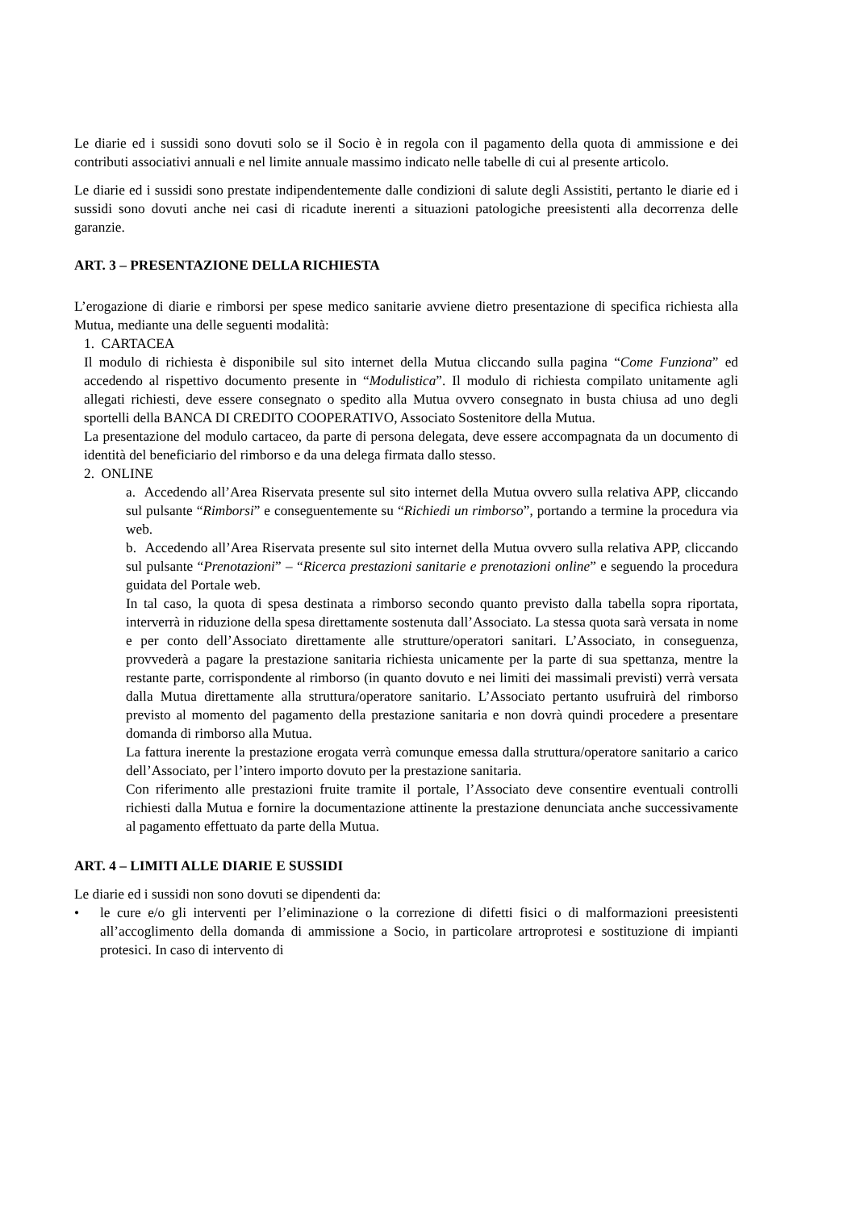Le diarie ed i sussidi sono dovuti solo se il Socio è in regola con il pagamento della quota di ammissione e dei contributi associativi annuali e nel limite annuale massimo indicato nelle tabelle di cui al presente articolo.
Le diarie ed i sussidi sono prestate indipendentemente dalle condizioni di salute degli Assistiti, pertanto le diarie ed i sussidi sono dovuti anche nei casi di ricadute inerenti a situazioni patologiche preesistenti alla decorrenza delle garanzie.
ART. 3 – PRESENTAZIONE DELLA RICHIESTA
L’erogazione di diarie e rimborsi per spese medico sanitarie avviene dietro presentazione di specifica richiesta alla Mutua, mediante una delle seguenti modalità:
1. CARTACEA
Il modulo di richiesta è disponibile sul sito internet della Mutua cliccando sulla pagina “Come Funziona” ed accedendo al rispettivo documento presente in “Modulistica”. Il modulo di richiesta compilato unitamente agli allegati richiesti, deve essere consegnato o spedito alla Mutua ovvero consegnato in busta chiusa ad uno degli sportelli della BANCA DI CREDITO COOPERATIVO, Associato Sostenitore della Mutua.
La presentazione del modulo cartaceo, da parte di persona delegata, deve essere accompagnata da un documento di identità del beneficiario del rimborso e da una delega firmata dallo stesso.
2. ONLINE
a. Accedendo all’Area Riservata presente sul sito internet della Mutua ovvero sulla relativa APP, cliccando sul pulsante “Rimborsi” e conseguentemente su “Richiedi un rimborso”, portando a termine la procedura via web.
b. Accedendo all’Area Riservata presente sul sito internet della Mutua ovvero sulla relativa APP, cliccando sul pulsante “Prenotazioni” – “Ricerca prestazioni sanitarie e prenotazioni online” e seguendo la procedura guidata del Portale web.
In tal caso, la quota di spesa destinata a rimborso secondo quanto previsto dalla tabella sopra riportata, interverrà in riduzione della spesa direttamente sostenuta dall’Associato. La stessa quota sarà versata in nome e per conto dell’Associato direttamente alle strutture/operatori sanitari. L’Associato, in conseguenza, provvederà a pagare la prestazione sanitaria richiesta unicamente per la parte di sua spettanza, mentre la restante parte, corrispondente al rimborso (in quanto dovuto e nei limiti dei massimali previsti) verrà versata dalla Mutua direttamente alla struttura/operatore sanitario. L’Associato pertanto usufruirà del rimborso previsto al momento del pagamento della prestazione sanitaria e non dovrà quindi procedere a presentare domanda di rimborso alla Mutua.
La fattura inerente la prestazione erogata verrà comunque emessa dalla struttura/operatore sanitario a carico dell’Associato, per l’intero importo dovuto per la prestazione sanitaria.
Con riferimento alle prestazioni fruite tramite il portale, l’Associato deve consentire eventuali controlli richiesti dalla Mutua e fornire la documentazione attinente la prestazione denunciata anche successivamente al pagamento effettuato da parte della Mutua.
ART. 4 – LIMITI ALLE DIARIE E SUSSIDI
Le diarie ed i sussidi non sono dovuti se dipendenti da:
• le cure e/o gli interventi per l’eliminazione o la correzione di difetti fisici o di malformazioni preesistenti all’accoglimento della domanda di ammissione a Socio, in particolare artroprotesi e sostituzione di impianti protesici. In caso di intervento di